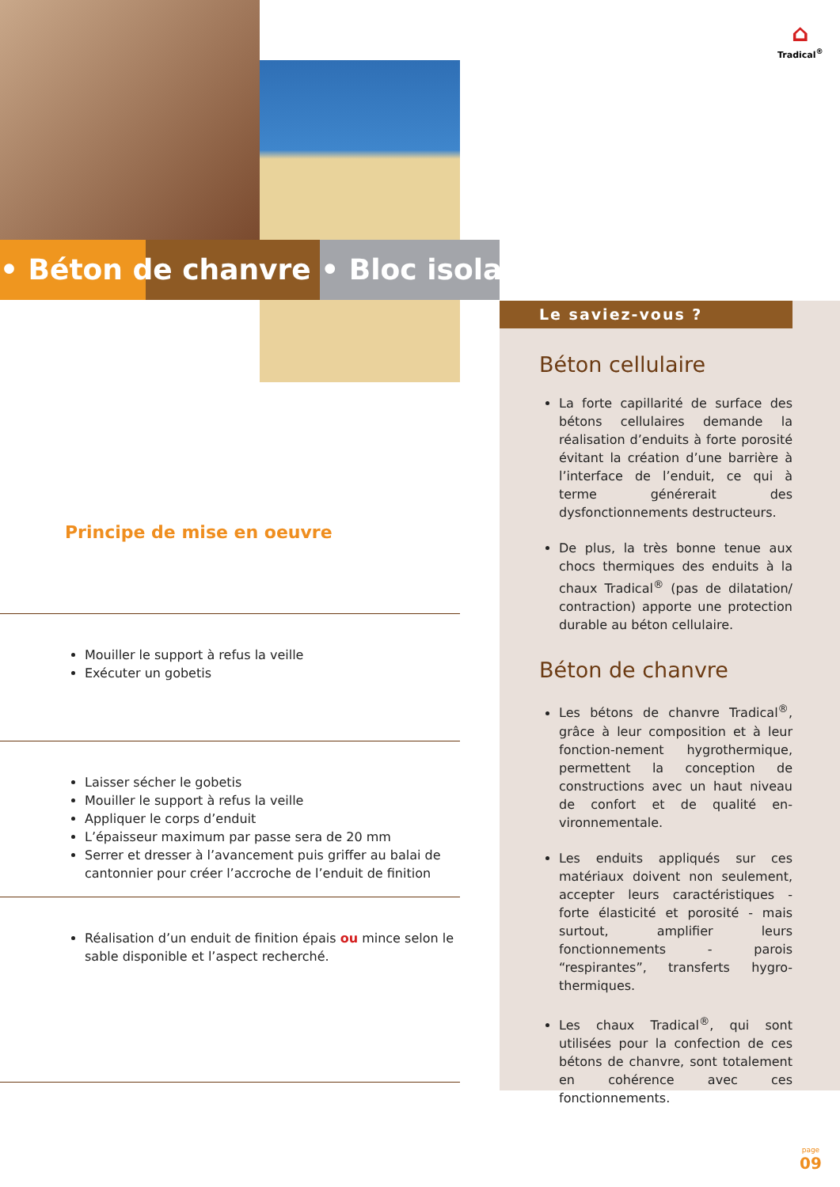• Béton de chanvre • Bloc isolant
⌂
Tradical<sup>®</sup>
Le saviez-vous ?
Béton cellulaire
La forte capillarité de surface des bétons cellulaires demande la réalisation d’enduits à forte porosité évitant la création d’une barrière à l’interface de l’enduit, ce qui à terme générerait des dysfonctionnements destructeurs.
De plus, la très bonne tenue aux chocs thermiques des enduits à la chaux Tradical<sup>®</sup> (pas de dilatation/ contraction) apporte une protection durable au béton cellulaire.
Béton de chanvre
Les bétons de chanvre Tradical<sup>®</sup>, grâce à leur composition et à leur fonction-nement hygrothermique, permettent la conception de constructions avec un haut niveau de confort et de qualité en-vironnementale.
Les enduits appliqués sur ces matériaux doivent non seulement, accepter leurs caractéristiques - forte élasticité et porosité - mais surtout, amplifier leurs fonctionnements - parois “respirantes”, transferts hygro-thermiques.
Les chaux Tradical<sup>®</sup>, qui sont utilisées pour la confection de ces bétons de chanvre, sont totalement en cohérence avec ces fonctionnements.
Principe de mise en oeuvre
Mouiller le support à refus la veille
Exécuter un gobetis
Laisser sécher le gobetis
Mouiller le support à refus la veille
Appliquer le corps d’enduit
L’épaisseur maximum par passe sera de 20 mm
Serrer et dresser à l’avancement puis griffer au balai de cantonnier pour créer l’accroche de l’enduit de finition
Réalisation d’un enduit de finition épais ou mince selon le sable disponible et l’aspect recherché.
page
09